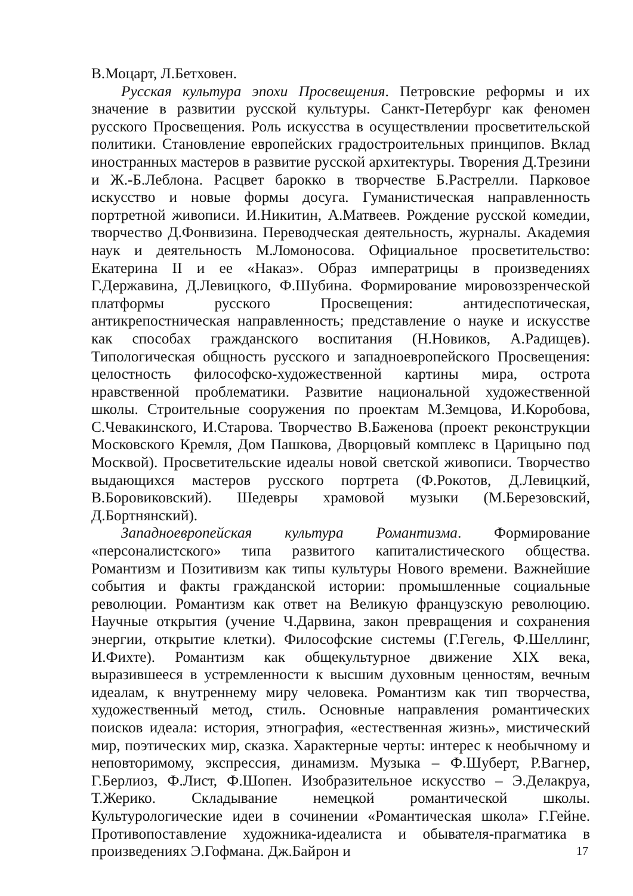В.Моцарт, Л.Бетховен.
Русская культура эпохи Просвещения. Петровские реформы и их значение в развитии русской культуры. Санкт-Петербург как феномен русского Просвещения. Роль искусства в осуществлении просветительской политики. Становление европейских градостроительных принципов. Вклад иностранных мастеров в развитие русской архитектуры. Творения Д.Трезини и Ж.-Б.Леблона. Расцвет барокко в творчестве Б.Растрелли. Парковое искусство и новые формы досуга. Гуманистическая направленность портретной живописи. И.Никитин, А.Матвеев. Рождение русской комедии, творчество Д.Фонвизина. Переводческая деятельность, журналы. Академия наук и деятельность М.Ломоносова. Официальное просветительство: Екатерина II и ее «Наказ». Образ императрицы в произведениях Г.Державина, Д.Левицкого, Ф.Шубина. Формирование мировоззренческой платформы русского Просвещения: антидеспотическая, антикрепостническая направленность; представление о науке и искусстве как способах гражданского воспитания (Н.Новиков, А.Радищев). Типологическая общность русского и западноевропейского Просвещения: целостность философско-художественной картины мира, острота нравственной проблематики. Развитие национальной художественной школы. Строительные сооружения по проектам М.Земцова, И.Коробова, С.Чевакинского, И.Старова. Творчество В.Баженова (проект реконструкции Московского Кремля, Дом Пашкова, Дворцовый комплекс в Царицыно под Москвой). Просветительские идеалы новой светской живописи. Творчество выдающихся мастеров русского портрета (Ф.Рокотов, Д.Левицкий, В.Боровиковский). Шедевры храмовой музыки (М.Березовский, Д.Бортнянский).
Западноевропейская культура Романтизма. Формирование «персоналистского» типа развитого капиталистического общества. Романтизм и Позитивизм как типы культуры Нового времени. Важнейшие события и факты гражданской истории: промышленные социальные революции. Романтизм как ответ на Великую французскую революцию. Научные открытия (учение Ч.Дарвина, закон превращения и сохранения энергии, открытие клетки). Философские системы (Г.Гегель, Ф.Шеллинг, И.Фихте). Романтизм как общекультурное движение XIX века, выразившееся в устремленности к высшим духовным ценностям, вечным идеалам, к внутреннему миру человека. Романтизм как тип творчества, художественный метод, стиль. Основные направления романтических поисков идеала: история, этнография, «естественная жизнь», мистический мир, поэтических мир, сказка. Характерные черты: интерес к необычному и неповторимому, экспрессия, динамизм. Музыка – Ф.Шуберт, Р.Вагнер, Г.Берлиоз, Ф.Лист, Ф.Шопен. Изобразительное искусство – Э.Делакруа, Т.Жерико. Складывание немецкой романтической школы. Культурологические идеи в сочинении «Романтическая школа» Г.Гейне. Противопоставление художника-идеалиста и обывателя-прагматика в произведениях Э.Гофмана. Дж.Байрон и
17